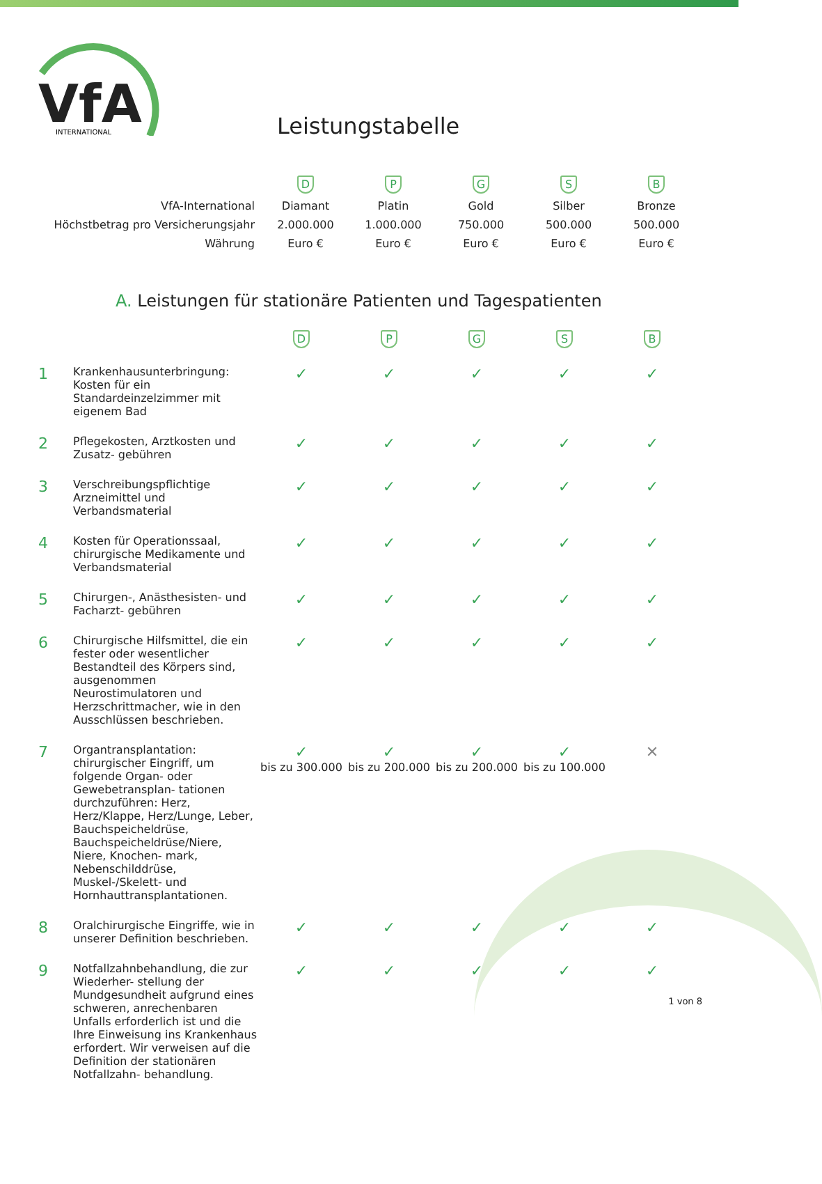VfA
INTERNATIONAL
Leistungstabelle
| | D | P | G | S | B |
| VfA-International | Diamant | Platin | Gold | Silber | Bronze |
| Höchstbetrag pro Versicherungsjahr | 2.000.000 | 1.000.000 | 750.000 | 500.000 | 500.000 |
| Währung | Euro € | Euro € | Euro € | Euro € | Euro € |
A. Leistungen für stationäre Patienten und Tagespatienten
| | | D | P | G | S | B |
| 1 | Krankenhausunterbringung: Kosten für ein Standardeinzelzimmer mit eigenem Bad | ✓ | ✓ | ✓ | ✓ | ✓ |
| 2 | Pflegekosten, Arztkosten und Zusatz- gebühren | ✓ | ✓ | ✓ | ✓ | ✓ |
| 3 | Verschreibungspflichtige Arzneimittel und Verbandsmaterial | ✓ | ✓ | ✓ | ✓ | ✓ |
| 4 | Kosten für Operationssaal, chirurgische Medikamente und Verbandsmaterial | ✓ | ✓ | ✓ | ✓ | ✓ |
| 5 | Chirurgen-, Anästhesisten- und Facharzt- gebühren | ✓ | ✓ | ✓ | ✓ | ✓ |
| 6 | Chirurgische Hilfsmittel, die ein fester oder wesentlicher Bestandteil des Körpers sind, ausgenommen Neurostimulatoren und Herzschrittmacher, wie in den Ausschlüssen beschrieben. | ✓ | ✓ | ✓ | ✓ | ✓ |
| 7 | Organtransplantation: chirurgischer Eingriff, um folgende Organ- oder Gewebetransplan- tationen durchzuführen: Herz, Herz/Klappe, Herz/Lunge, Leber, Bauchspeicheldrüse, Bauchspeicheldrüse/Niere, Niere, Knochen- mark, Nebenschilddrüse, Muskel-/Skelett- und Hornhauttransplantationen. | ✓ bis zu 300.000 | ✓ bis zu 200.000 | ✓ bis zu 200.000 | ✓ bis zu 100.000 | ✕ |
| 8 | Oralchirurgische Eingriffe, wie in unserer Definition beschrieben. | ✓ | ✓ | ✓ | ✓ | ✓ |
| 9 | Notfallzahnbehandlung, die zur Wiederher- stellung der Mundgesundheit aufgrund eines schweren, anrechenbaren Unfalls erforderlich ist und die Ihre Einweisung ins Krankenhaus erfordert. Wir verweisen auf die Definition der stationären Notfallzahn- behandlung. | ✓ | ✓ | ✓ | ✓ | ✓ |
1 von 8